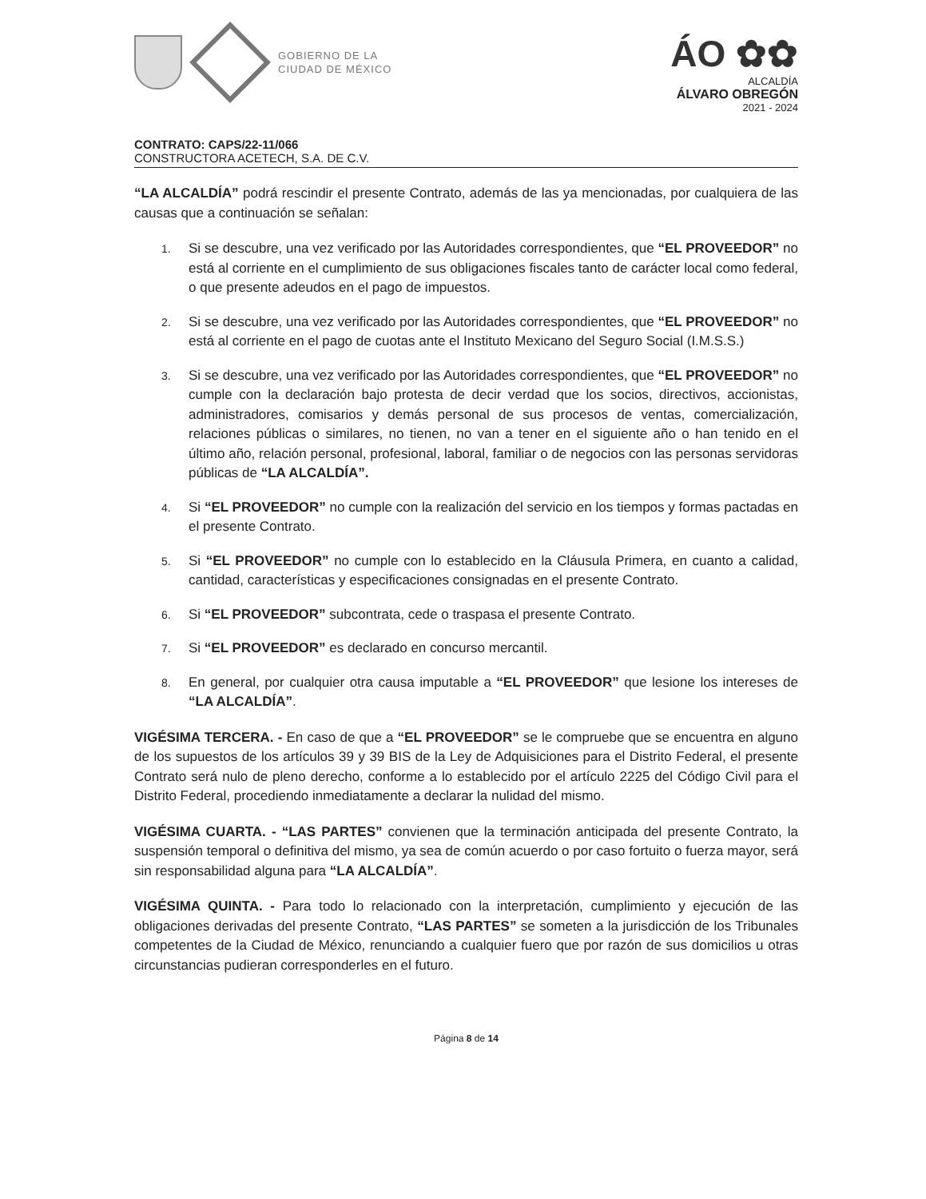GOBIERNO DE LA
CIUDAD DE MÉXICO
ÁO ✿✿
ALCALDÍA
ÁLVARO OBREGÓN
2021 - 2024
CONTRATO: CAPS/22-11/066
CONSTRUCTORA ACETECH, S.A. DE C.V.
“LA ALCALDÍA” podrá rescindir el presente Contrato, además de las ya mencionadas, por cualquiera de las causas que a continuación se señalan:
1. Si se descubre, una vez verificado por las Autoridades correspondientes, que “EL PROVEEDOR” no está al corriente en el cumplimiento de sus obligaciones fiscales tanto de carácter local como federal, o que presente adeudos en el pago de impuestos.
2. Si se descubre, una vez verificado por las Autoridades correspondientes, que “EL PROVEEDOR” no está al corriente en el pago de cuotas ante el Instituto Mexicano del Seguro Social (I.M.S.S.)
3. Si se descubre, una vez verificado por las Autoridades correspondientes, que “EL PROVEEDOR” no cumple con la declaración bajo protesta de decir verdad que los socios, directivos, accionistas, administradores, comisarios y demás personal de sus procesos de ventas, comercialización, relaciones públicas o similares, no tienen, no van a tener en el siguiente año o han tenido en el último año, relación personal, profesional, laboral, familiar o de negocios con las personas servidoras públicas de “LA ALCALDÍA”.
4. Si “EL PROVEEDOR” no cumple con la realización del servicio en los tiempos y formas pactadas en el presente Contrato.
5. Si “EL PROVEEDOR” no cumple con lo establecido en la Cláusula Primera, en cuanto a calidad, cantidad, características y especificaciones consignadas en el presente Contrato.
6. Si “EL PROVEEDOR” subcontrata, cede o traspasa el presente Contrato.
7. Si “EL PROVEEDOR” es declarado en concurso mercantil.
8. En general, por cualquier otra causa imputable a “EL PROVEEDOR” que lesione los intereses de “LA ALCALDÍA”.
VIGÉSIMA TERCERA. - En caso de que a “EL PROVEEDOR” se le compruebe que se encuentra en alguno de los supuestos de los artículos 39 y 39 BIS de la Ley de Adquisiciones para el Distrito Federal, el presente Contrato será nulo de pleno derecho, conforme a lo establecido por el artículo 2225 del Código Civil para el Distrito Federal, procediendo inmediatamente a declarar la nulidad del mismo.
VIGÉSIMA CUARTA. - “LAS PARTES” convienen que la terminación anticipada del presente Contrato, la suspensión temporal o definitiva del mismo, ya sea de común acuerdo o por caso fortuito o fuerza mayor, será sin responsabilidad alguna para “LA ALCALDÍA”.
VIGÉSIMA QUINTA. - Para todo lo relacionado con la interpretación, cumplimiento y ejecución de las obligaciones derivadas del presente Contrato, “LAS PARTES” se someten a la jurisdicción de los Tribunales competentes de la Ciudad de México, renunciando a cualquier fuero que por razón de sus domicilios u otras circunstancias pudieran corresponderles en el futuro.
Página 8 de 14